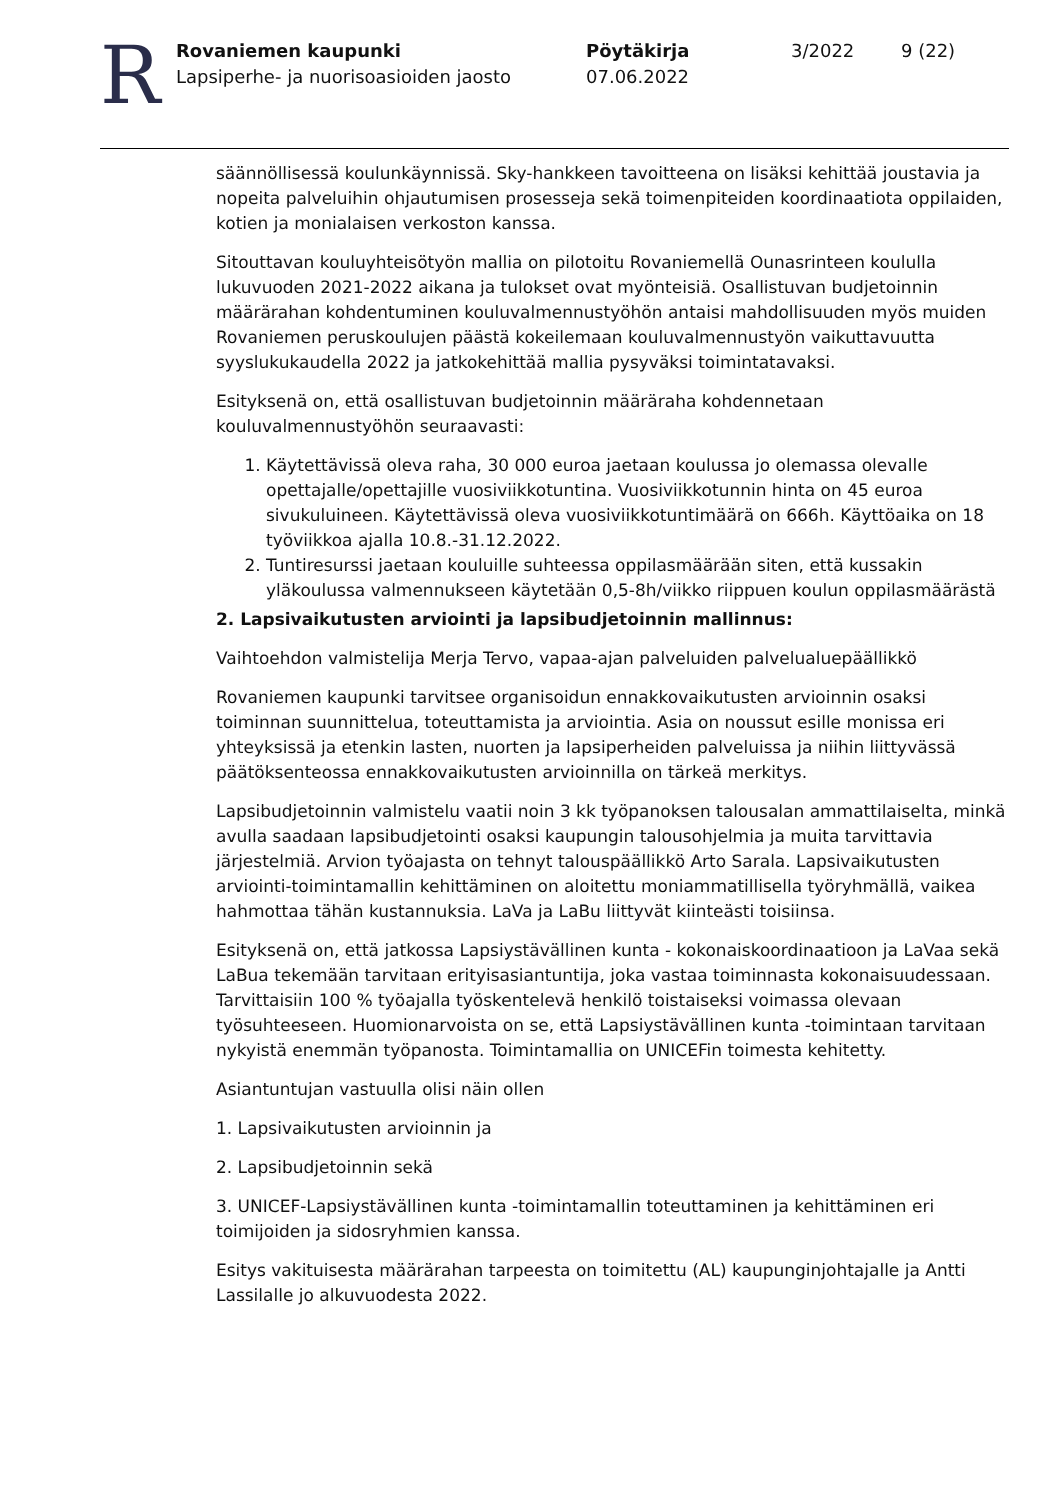R
Rovaniemen kaupunki
Lapsiperhe- ja nuorisoasioiden jaosto
Pöytäkirja
07.06.2022
3/2022 9 (22)
säännöllisessä koulunkäynnissä. Sky-hankkeen tavoitteena on lisäksi kehittää joustavia ja nopeita palveluihin ohjautumisen prosesseja sekä toimenpiteiden koordinaatiota oppilaiden, kotien ja monialaisen verkoston kanssa.
Sitouttavan kouluyhteisötyön mallia on pilotoitu Rovaniemellä Ounasrinteen koululla lukuvuoden 2021-2022 aikana ja tulokset ovat myönteisiä. Osallistuvan budjetoinnin määrärahan kohdentuminen kouluvalmennustyöhön antaisi mahdollisuuden myös muiden Rovaniemen peruskoulujen päästä kokeilemaan kouluvalmennustyön vaikuttavuutta syyslukukaudella 2022 ja jatkokehittää mallia pysyväksi toimintatavaksi.
Esityksenä on, että osallistuvan budjetoinnin määräraha kohdennetaan kouluvalmennustyöhön seuraavasti:
1. Käytettävissä oleva raha, 30 000 euroa jaetaan koulussa jo olemassa olevalle opettajalle/opettajille vuosiviikkotuntina. Vuosiviikkotunnin hinta on 45 euroa sivukuluineen. Käytettävissä oleva vuosiviikkotuntimäärä on 666h. Käyttöaika on 18 työviikkoa ajalla 10.8.-31.12.2022.
2. Tuntiresurssi jaetaan kouluille suhteessa oppilasmäärään siten, että kussakin yläkoulussa valmennukseen käytetään 0,5-8h/viikko riippuen koulun oppilasmäärästä
2. Lapsivaikutusten arviointi ja lapsibudjetoinnin mallinnus:
Vaihtoehdon valmistelija Merja Tervo, vapaa-ajan palveluiden palvelualuepäällikkö
Rovaniemen kaupunki tarvitsee organisoidun ennakkovaikutusten arvioinnin osaksi toiminnan suunnittelua, toteuttamista ja arviointia. Asia on noussut esille monissa eri yhteyksissä ja etenkin lasten, nuorten ja lapsiperheiden palveluissa ja niihin liittyvässä päätöksenteossa ennakkovaikutusten arvioinnilla on tärkeä merkitys.
Lapsibudjetoinnin valmistelu vaatii noin 3 kk työpanoksen talousalan ammattilaiselta, minkä avulla saadaan lapsibudjetointi osaksi kaupungin talousohjelmia ja muita tarvittavia järjestelmiä. Arvion työajasta on tehnyt talouspäällikkö Arto Sarala. Lapsivaikutusten arviointi-toimintamallin kehittäminen on aloitettu moniammatillisella työryhmällä, vaikea hahmottaa tähän kustannuksia. LaVa ja LaBu liittyvät kiinteästi toisiinsa.
Esityksenä on, että jatkossa Lapsiystävällinen kunta - kokonaiskoordinaatioon ja LaVaa sekä LaBua tekemään tarvitaan erityisasiantuntija, joka vastaa toiminnasta kokonaisuudessaan. Tarvittaisiin 100 % työajalla työskentelevä henkilö toistaiseksi voimassa olevaan työsuhteeseen. Huomionarvoista on se, että Lapsiystävällinen kunta -toimintaan tarvitaan nykyistä enemmän työpanosta. Toimintamallia on UNICEFin toimesta kehitetty.
Asiantuntujan vastuulla olisi näin ollen
1. Lapsivaikutusten arvioinnin ja
2. Lapsibudjetoinnin sekä
3. UNICEF-Lapsiystävällinen kunta -toimintamallin toteuttaminen ja kehittäminen eri toimijoiden ja sidosryhmien kanssa.
Esitys vakituisesta määrärahan tarpeesta on toimitettu (AL) kaupunginjohtajalle ja Antti Lassilalle jo alkuvuodesta 2022.